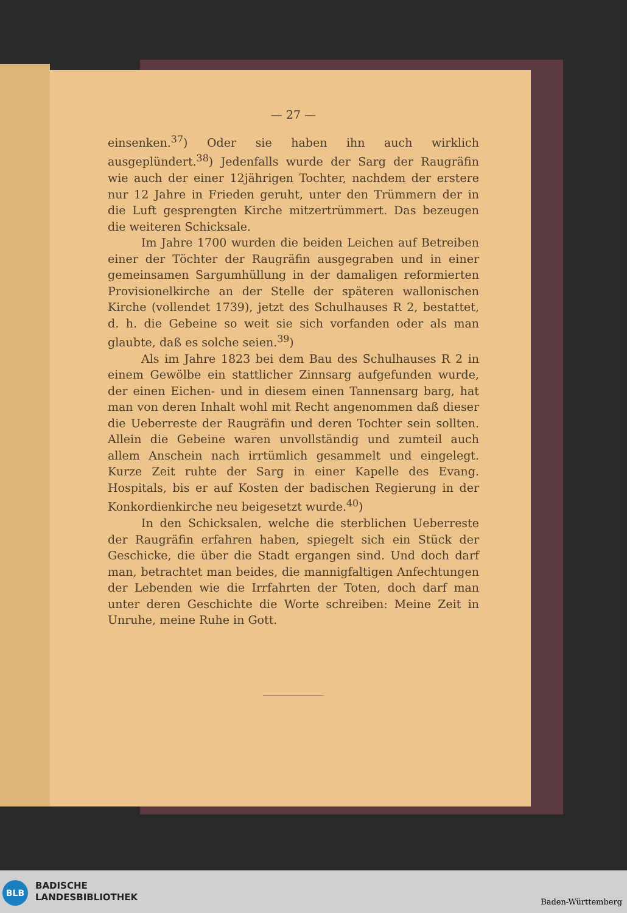— 27 —
einsenken.<sup>37</sup>) Oder sie haben ihn auch wirklich ausgeplündert.<sup>38</sup>) Jedenfalls wurde der Sarg der Raugräfin wie auch der einer 12jährigen Tochter, nachdem der erstere nur 12 Jahre in Frieden geruht, unter den Trümmern der in die Luft gesprengten Kirche mitzertrümmert. Das bezeugen die weiteren Schicksale.
Im Jahre 1700 wurden die beiden Leichen auf Betreiben einer der Töchter der Raugräfin ausgegraben und in einer gemeinsamen Sargumhüllung in der damaligen reformierten Provisionelkirche an der Stelle der späteren wallonischen Kirche (vollendet 1739), jetzt des Schulhauses R 2, bestattet, d. h. die Gebeine so weit sie sich vorfanden oder als man glaubte, daß es solche seien.<sup>39</sup>)
Als im Jahre 1823 bei dem Bau des Schulhauses R 2 in einem Gewölbe ein stattlicher Zinnsarg aufgefunden wurde, der einen Eichen- und in diesem einen Tannensarg barg, hat man von deren Inhalt wohl mit Recht angenommen daß dieser die Ueberreste der Raugräfin und deren Tochter sein sollten. Allein die Gebeine waren unvollständig und zumteil auch allem Anschein nach irrtümlich gesammelt und eingelegt. Kurze Zeit ruhte der Sarg in einer Kapelle des Evang. Hospitals, bis er auf Kosten der badischen Regierung in der Konkordienkirche neu beigesetzt wurde.<sup>40</sup>)
In den Schicksalen, welche die sterblichen Ueberreste der Raugräfin erfahren haben, spiegelt sich ein Stück der Geschicke, die über die Stadt ergangen sind. Und doch darf man, betrachtet man beides, die mannigfaltigen Anfechtungen der Lebenden wie die Irrfahrten der Toten, doch darf man unter deren Geschichte die Worte schreiben: Meine Zeit in Unruhe, meine Ruhe in Gott.
BLB
BADISCHE
LANDESBIBLIOTHEK
Baden-Württemberg